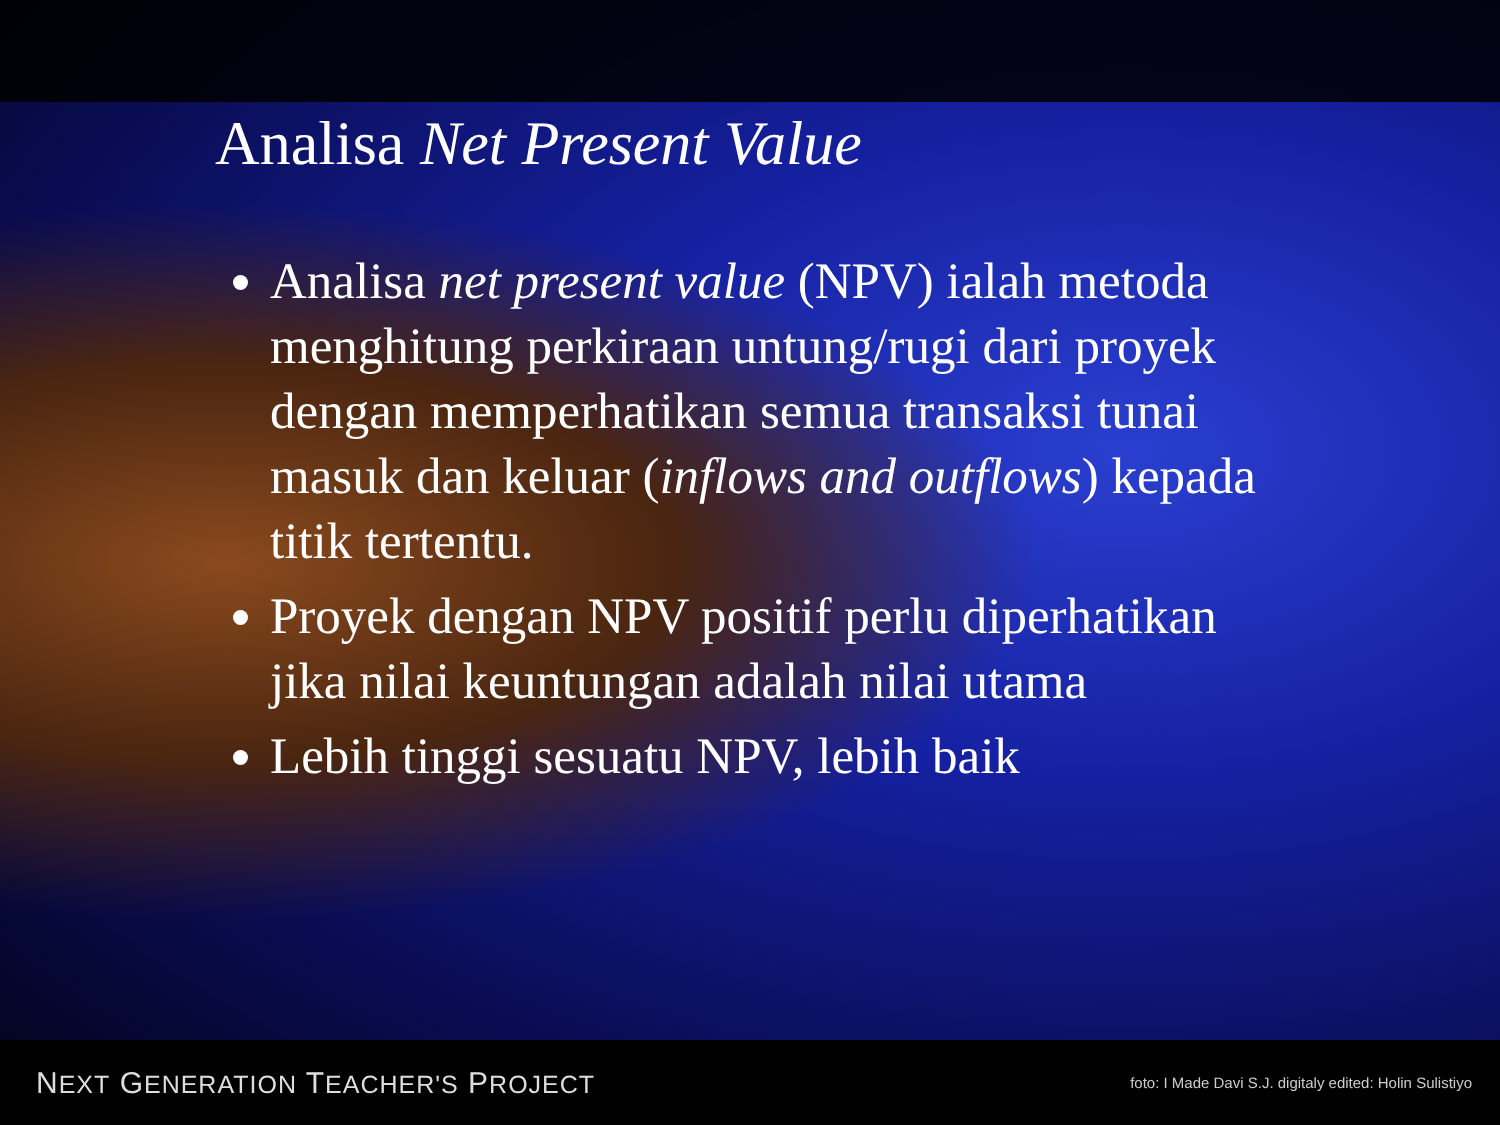Analisa Net Present Value
Analisa net present value (NPV) ialah metoda menghitung perkiraan untung/rugi dari proyek dengan memperhatikan semua transaksi tunai masuk dan keluar (inflows and outflows) kepada titik tertentu.
Proyek dengan NPV positif perlu diperhatikan jika nilai keuntungan adalah nilai utama
Lebih tinggi sesuatu NPV, lebih baik
NEXT GENERATION TEACHER'S PROJECT foto: I Made Davi S.J. digitaly edited: Holin Sulistiyo